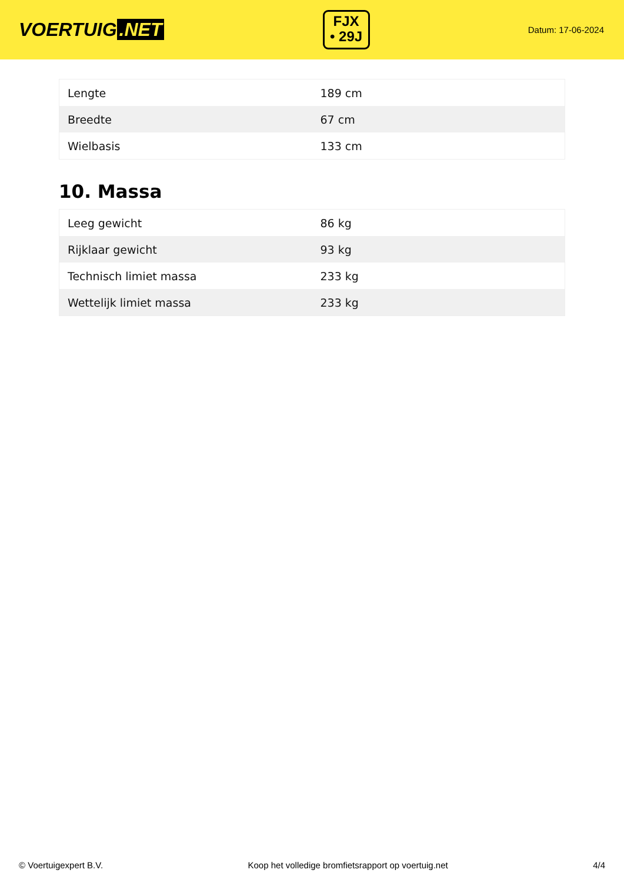VOERTUIG.NET
FJX
• 29J
Datum: 17-06-2024
| Lengte | 189 cm |
| Breedte | 67 cm |
| Wielbasis | 133 cm |
10. Massa
| Leeg gewicht | 86 kg |
| Rijklaar gewicht | 93 kg |
| Technisch limiet massa | 233 kg |
| Wettelijk limiet massa | 233 kg |
© Voertuigexpert B.V. Koop het volledige bromfietsrapport op voertuig.net 4/4